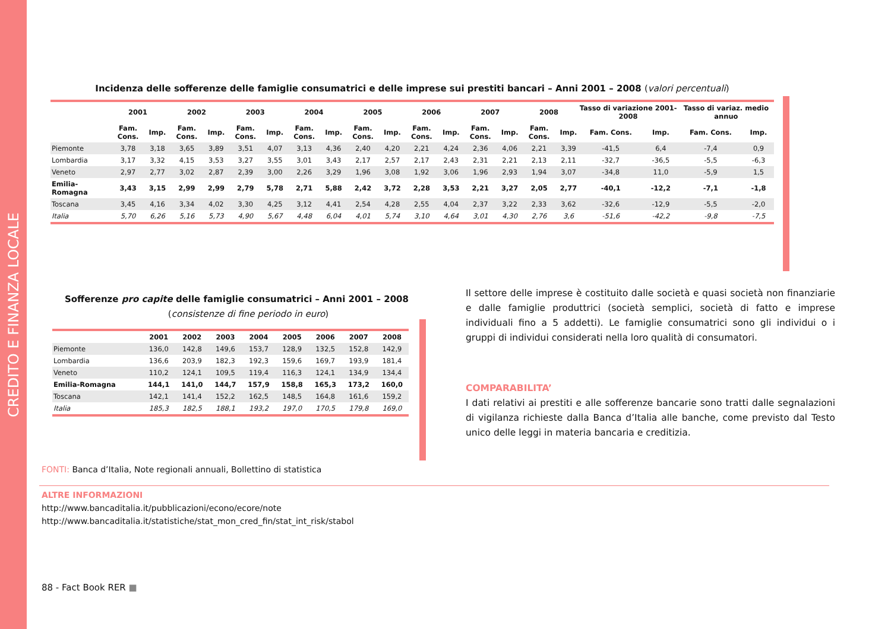CREDITO E FINANZA LOCALE
Incidenza delle sofferenze delle famiglie consumatrici e delle imprese sui prestiti bancari – Anni 2001 – 2008 (valori percentuali)
| | 2001 | | 2002 | | 2003 | | 2004 | | 2005 | | 2006 | | 2007 | | 2008 | | Tasso di variazione 2001-2008 | | Tasso di variaz. medio annuo | |
| --- | --- | --- | --- | --- | --- | --- | --- | --- | --- | --- | --- | --- | --- | --- | --- | --- | --- | --- | --- | --- |
| | Fam. Cons. | Imp. | Fam. Cons. | Imp. | Fam. Cons. | Imp. | Fam. Cons. | Imp. | Fam. Cons. | Imp. | Fam. Cons. | Imp. | Fam. Cons. | Imp. | Fam. Cons. | Imp. | Fam. Cons. | Imp. | Fam. Cons. | Imp. |
| Piemonte | 3,78 | 3,18 | 3,65 | 3,89 | 3,51 | 4,07 | 3,13 | 4,36 | 2,40 | 4,20 | 2,21 | 4,24 | 2,36 | 4,06 | 2,21 | 3,39 | -41,5 | 6,4 | -7,4 | 0,9 |
| Lombardia | 3,17 | 3,32 | 4,15 | 3,53 | 3,27 | 3,55 | 3,01 | 3,43 | 2,17 | 2,57 | 2,17 | 2,43 | 2,31 | 2,21 | 2,13 | 2,11 | -32,7 | -36,5 | -5,5 | -6,3 |
| Veneto | 2,97 | 2,77 | 3,02 | 2,87 | 2,39 | 3,00 | 2,26 | 3,29 | 1,96 | 3,08 | 1,92 | 3,06 | 1,96 | 2,93 | 1,94 | 3,07 | -34,8 | 11,0 | -5,9 | 1,5 |
| Emilia-Romagna | 3,43 | 3,15 | 2,99 | 2,99 | 2,79 | 5,78 | 2,71 | 5,88 | 2,42 | 3,72 | 2,28 | 3,53 | 2,21 | 3,27 | 2,05 | 2,77 | -40,1 | -12,2 | -7,1 | -1,8 |
| Toscana | 3,45 | 4,16 | 3,34 | 4,02 | 3,30 | 4,25 | 3,12 | 4,41 | 2,54 | 4,28 | 2,55 | 4,04 | 2,37 | 3,22 | 2,33 | 3,62 | -32,6 | -12,9 | -5,5 | -2,0 |
| Italia | 5,70 | 6,26 | 5,16 | 5,73 | 4,90 | 5,67 | 4,48 | 6,04 | 4,01 | 5,74 | 3,10 | 4,64 | 3,01 | 4,30 | 2,76 | 3,6 | -51,6 | -42,2 | -9,8 | -7,5 |
Sofferenze pro capite delle famiglie consumatrici – Anni 2001 – 2008
(consistenze di fine periodo in euro)
| | 2001 | 2002 | 2003 | 2004 | 2005 | 2006 | 2007 | 2008 |
| --- | --- | --- | --- | --- | --- | --- | --- | --- |
| Piemonte | 136,0 | 142,8 | 149,6 | 153,7 | 128,9 | 132,5 | 152,8 | 142,9 |
| Lombardia | 136,6 | 203,9 | 182,3 | 192,3 | 159,6 | 169,7 | 193,9 | 181,4 |
| Veneto | 110,2 | 124,1 | 109,5 | 119,4 | 116,3 | 124,1 | 134,9 | 134,4 |
| Emilia-Romagna | 144,1 | 141,0 | 144,7 | 157,9 | 158,8 | 165,3 | 173,2 | 160,0 |
| Toscana | 142,1 | 141,4 | 152,2 | 162,5 | 148,5 | 164,8 | 161,6 | 159,2 |
| Italia | 185,3 | 182,5 | 188,1 | 193,2 | 197,0 | 170,5 | 179,8 | 169,0 |
Il settore delle imprese è costituito dalle società e quasi società non finanziarie e dalle famiglie produttrici (società semplici, società di fatto e imprese individuali fino a 5 addetti). Le famiglie consumatrici sono gli individui o i gruppi di individui considerati nella loro qualità di consumatori.
COMPARABILITA’
I dati relativi ai prestiti e alle sofferenze bancarie sono tratti dalle segnalazioni di vigilanza richieste dalla Banca d’Italia alle banche, come previsto dal Testo unico delle leggi in materia bancaria e creditizia.
FONTI: Banca d’Italia, Note regionali annuali, Bollettino di statistica
ALTRE INFORMAZIONI
http://www.bancaditalia.it/pubblicazioni/econo/ecore/note
http://www.bancaditalia.it/statistiche/stat_mon_cred_fin/stat_int_risk/stabol
88 - Fact Book RER ■